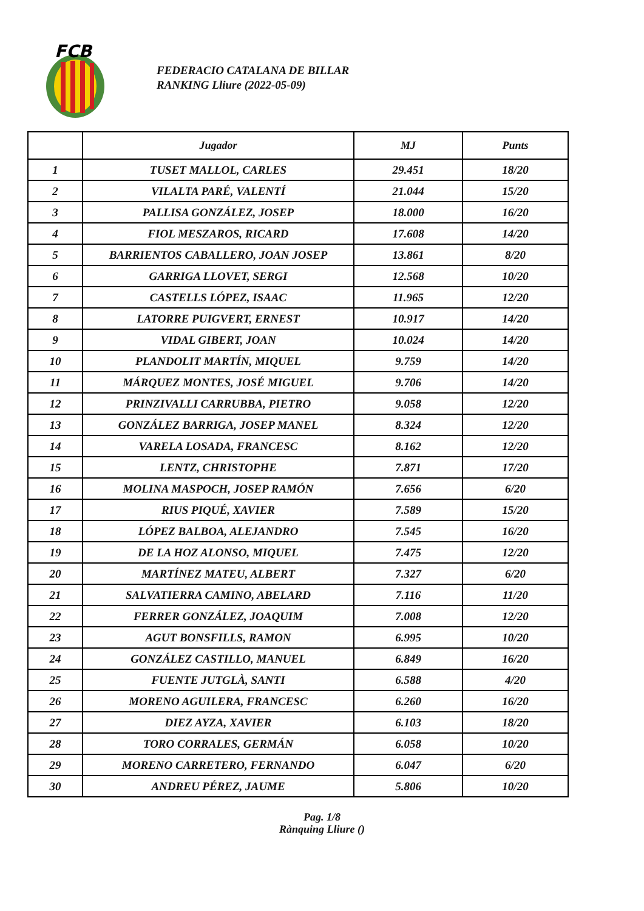FCB
FEDERACIO CATALANA DE BILLAR
RANKING Lliure (2022-05-09)
| | Jugador | MJ | Punts |
| --- | --- | --- | --- |
| 1 | TUSET MALLOL, CARLES | 29.451 | 18/20 |
| 2 | VILALTA PARÉ, VALENTÍ | 21.044 | 15/20 |
| 3 | PALLISA GONZÁLEZ, JOSEP | 18.000 | 16/20 |
| 4 | FIOL MESZAROS, RICARD | 17.608 | 14/20 |
| 5 | BARRIENTOS CABALLERO, JOAN JOSEP | 13.861 | 8/20 |
| 6 | GARRIGA LLOVET, SERGI | 12.568 | 10/20 |
| 7 | CASTELLS LÓPEZ, ISAAC | 11.965 | 12/20 |
| 8 | LATORRE PUIGVERT, ERNEST | 10.917 | 14/20 |
| 9 | VIDAL GIBERT, JOAN | 10.024 | 14/20 |
| 10 | PLANDOLIT MARTÍN, MIQUEL | 9.759 | 14/20 |
| 11 | MÁRQUEZ MONTES, JOSÉ MIGUEL | 9.706 | 14/20 |
| 12 | PRINZIVALLI CARRUBBA, PIETRO | 9.058 | 12/20 |
| 13 | GONZÁLEZ BARRIGA, JOSEP MANEL | 8.324 | 12/20 |
| 14 | VARELA LOSADA, FRANCESC | 8.162 | 12/20 |
| 15 | LENTZ, CHRISTOPHE | 7.871 | 17/20 |
| 16 | MOLINA MASPOCH, JOSEP RAMÓN | 7.656 | 6/20 |
| 17 | RIUS PIQUÉ, XAVIER | 7.589 | 15/20 |
| 18 | LÓPEZ BALBOA, ALEJANDRO | 7.545 | 16/20 |
| 19 | DE LA HOZ ALONSO, MIQUEL | 7.475 | 12/20 |
| 20 | MARTÍNEZ MATEU, ALBERT | 7.327 | 6/20 |
| 21 | SALVATIERRA CAMINO, ABELARD | 7.116 | 11/20 |
| 22 | FERRER GONZÁLEZ, JOAQUIM | 7.008 | 12/20 |
| 23 | AGUT BONSFILLS, RAMON | 6.995 | 10/20 |
| 24 | GONZÁLEZ CASTILLO, MANUEL | 6.849 | 16/20 |
| 25 | FUENTE JUTGLÀ, SANTI | 6.588 | 4/20 |
| 26 | MORENO AGUILERA, FRANCESC | 6.260 | 16/20 |
| 27 | DIEZ AYZA, XAVIER | 6.103 | 18/20 |
| 28 | TORO CORRALES, GERMÁN | 6.058 | 10/20 |
| 29 | MORENO CARRETERO, FERNANDO | 6.047 | 6/20 |
| 30 | ANDREU PÉREZ, JAUME | 5.806 | 10/20 |
Pag. 1/8
Rànquing Lliure ()